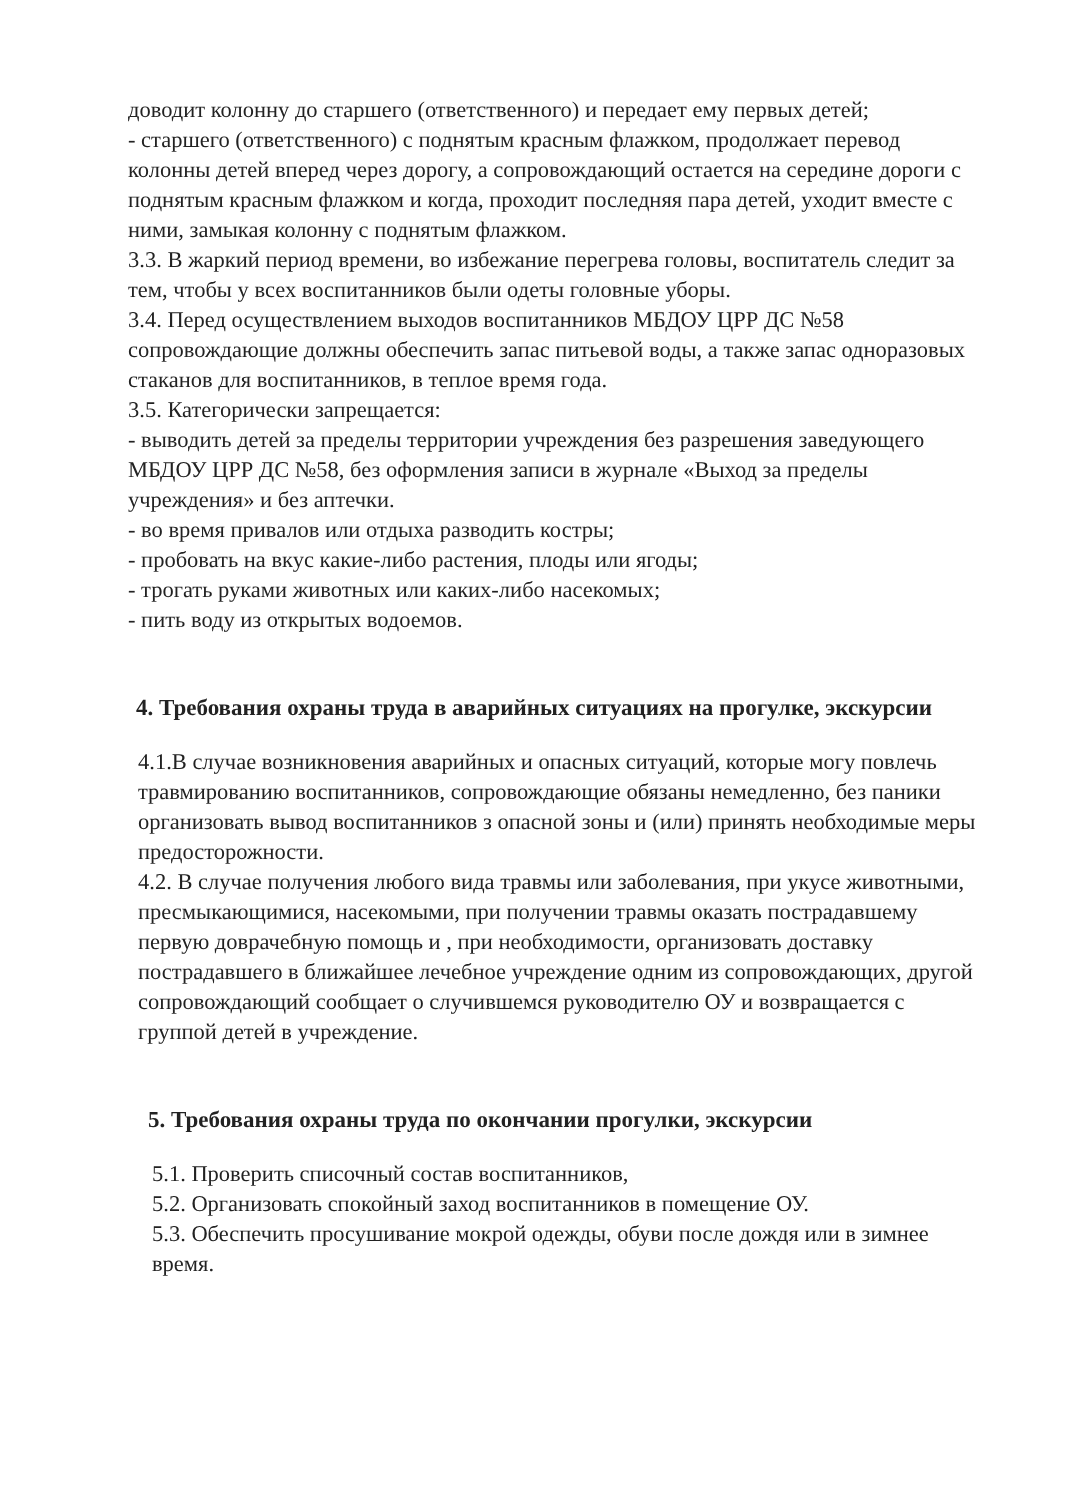доводит колонну до старшего (ответственного) и передает ему первых детей;
- старшего (ответственного) с поднятым красным флажком, продолжает перевод колонны детей вперед через дорогу, а сопровождающий остается на середине дороги с поднятым красным флажком и когда, проходит последняя пара детей, уходит вместе с ними, замыкая колонну с поднятым флажком.
3.3. В жаркий период времени, во избежание перегрева головы, воспитатель следит за тем, чтобы у всех воспитанников были одеты головные уборы.
3.4. Перед осуществлением выходов воспитанников МБДОУ ЦРР ДС №58 сопровождающие должны обеспечить запас питьевой воды, а также запас одноразовых стаканов для воспитанников, в теплое время года.
3.5. Категорически запрещается:
- выводить детей за пределы территории учреждения без разрешения заведующего МБДОУ ЦРР ДС №58, без оформления записи в журнале «Выход за пределы учреждения» и без аптечки.
- во время привалов или отдыха разводить костры;
- пробовать на вкус какие-либо растения, плоды или ягоды;
- трогать руками животных или каких-либо насекомых;
- пить воду из открытых водоемов.
4. Требования охраны труда в аварийных ситуациях на прогулке, экскурсии
4.1.В случае возникновения аварийных и опасных ситуаций, которые могу повлечь травмированию воспитанников, сопровождающие обязаны немедленно, без паники организовать вывод воспитанников з опасной зоны и (или) принять необходимые меры предосторожности.
4.2. В случае получения любого вида травмы или заболевания, при укусе животными, пресмыкающимися, насекомыми, при получении травмы оказать пострадавшему первую доврачебную помощь и , при необходимости, организовать доставку пострадавшего в ближайшее лечебное учреждение одним из сопровождающих, другой сопровождающий сообщает о случившемся руководителю ОУ и возвращается с группой детей в учреждение.
5. Требования охраны труда по окончании прогулки, экскурсии
5.1. Проверить списочный состав воспитанников,
5.2. Организовать спокойный заход воспитанников в помещение ОУ.
5.3. Обеспечить просушивание мокрой одежды, обуви после дождя или в зимнее время.